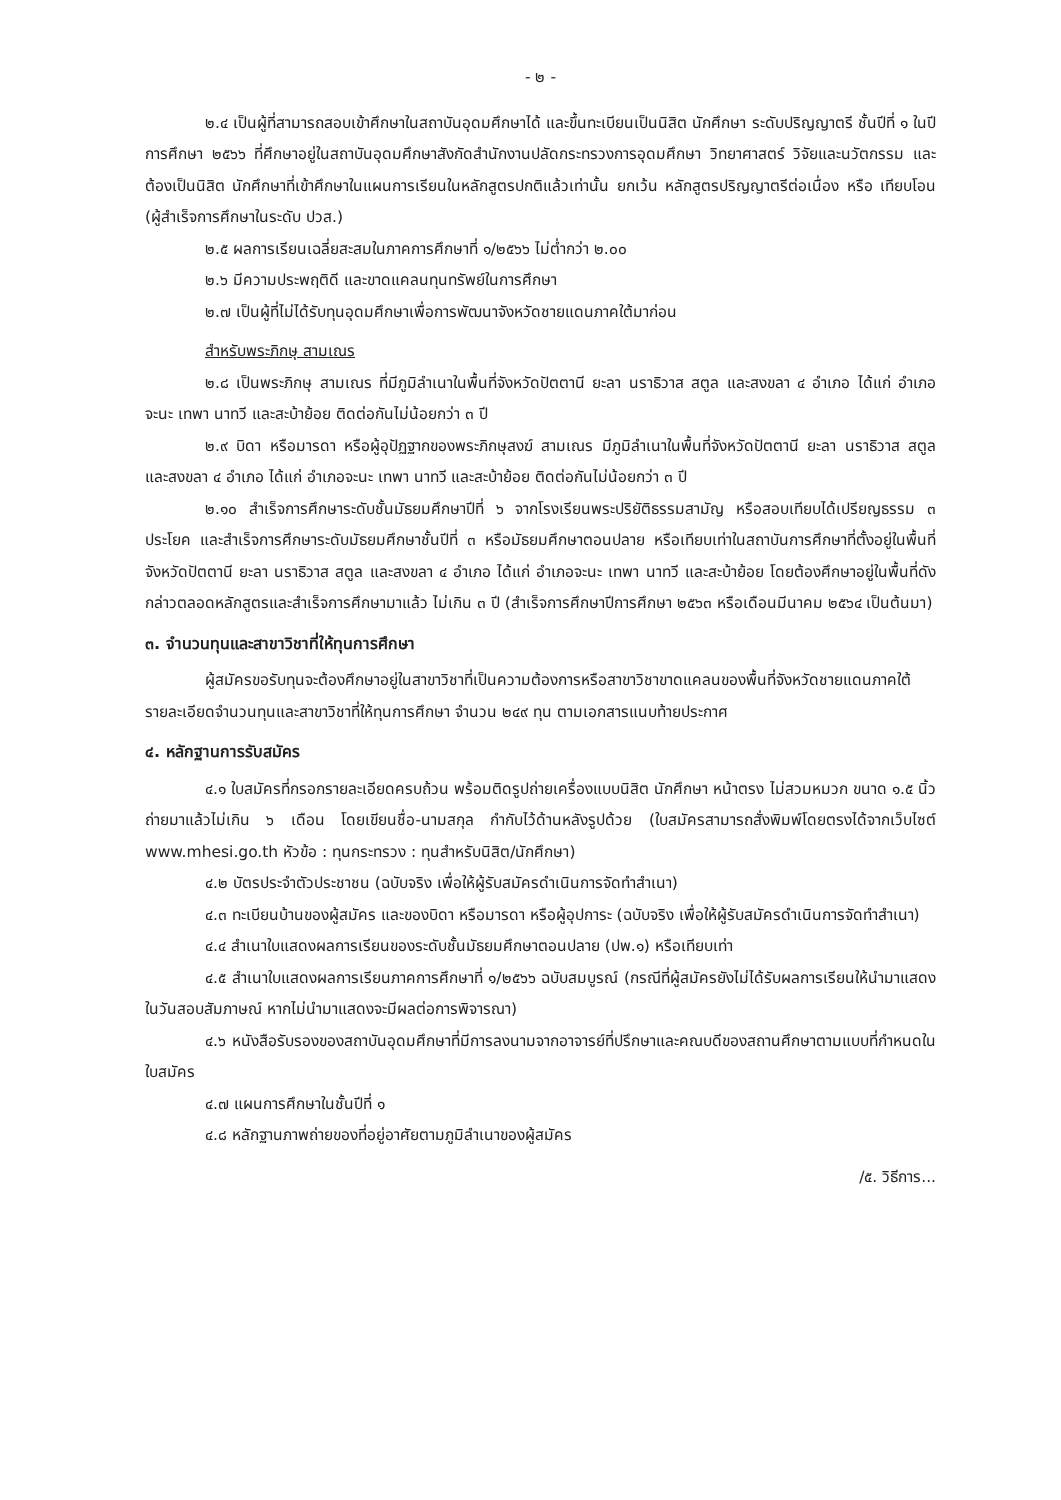- ๒ -
๒.๔ เป็นผู้ที่สามารถสอบเข้าศึกษาในสถาบันอุดมศึกษาได้ และขึ้นทะเบียนเป็นนิสิต นักศึกษา ระดับปริญญาตรี ชั้นปีที่ ๑ ในปีการศึกษา ๒๕๖๖ ที่ศึกษาอยู่ในสถาบันอุดมศึกษาสังกัดสำนักงานปลัดกระทรวงการอุดมศึกษา วิทยาศาสตร์ วิจัยและนวัตกรรม และต้องเป็นนิสิต นักศึกษาที่เข้าศึกษาในแผนการเรียนในหลักสูตรปกติแล้วเท่านั้น ยกเว้น หลักสูตรปริญญาตรีต่อเนื่อง หรือ เทียบโอน (ผู้สำเร็จการศึกษาในระดับ ปวส.)
๒.๕ ผลการเรียนเฉลี่ยสะสมในภาคการศึกษาที่ ๑/๒๕๖๖ ไม่ต่ำกว่า ๒.๐๐
๒.๖ มีความประพฤติดี และขาดแคลนทุนทรัพย์ในการศึกษา
๒.๗ เป็นผู้ที่ไม่ได้รับทุนอุดมศึกษาเพื่อการพัฒนาจังหวัดชายแดนภาคใต้มาก่อน
สำหรับพระภิกษุ สามเณร
๒.๘ เป็นพระภิกษุ สามเณร ที่มีภูมิลำเนาในพื้นที่จังหวัดปัตตานี ยะลา นราธิวาส สตูล และสงขลา ๔ อำเภอ ได้แก่ อำเภอจะนะ เทพา นาทวี และสะบ้าย้อย ติดต่อกันไม่น้อยกว่า ๓ ปี
๒.๙ บิดา หรือมารดา หรือผู้อุปัฏฐากของพระภิกษุสงฆ์ สามเณร มีภูมิลำเนาในพื้นที่จังหวัดปัตตานี ยะลา นราธิวาส สตูล และสงขลา ๔ อำเภอ ได้แก่ อำเภอจะนะ เทพา นาทวี และสะบ้าย้อย ติดต่อกันไม่น้อยกว่า ๓ ปี
๒.๑๐ สำเร็จการศึกษาระดับชั้นมัธยมศึกษาปีที่ ๖ จากโรงเรียนพระปริยัติธรรมสามัญ หรือสอบเทียบได้เปรียญธรรม ๓ ประโยค และสำเร็จการศึกษาระดับมัธยมศึกษาชั้นปีที่ ๓ หรือมัธยมศึกษาตอนปลาย หรือเทียบเท่าในสถาบันการศึกษาที่ตั้งอยู่ในพื้นที่จังหวัดปัตตานี ยะลา นราธิวาส สตูล และสงขลา ๔ อำเภอ ได้แก่ อำเภอจะนะ เทพา นาทวี และสะบ้าย้อย โดยต้องศึกษาอยู่ในพื้นที่ดังกล่าวตลอดหลักสูตรและสำเร็จการศึกษามาแล้ว ไม่เกิน ๓ ปี (สำเร็จการศึกษาปีการศึกษา ๒๕๖๓ หรือเดือนมีนาคม ๒๕๖๔ เป็นต้นมา)
๓. จำนวนทุนและสาขาวิชาที่ให้ทุนการศึกษา
ผู้สมัครขอรับทุนจะต้องศึกษาอยู่ในสาขาวิชาที่เป็นความต้องการหรือสาขาวิชาขาดแคลนของพื้นที่จังหวัดชายแดนภาคใต้ รายละเอียดจำนวนทุนและสาขาวิชาที่ให้ทุนการศึกษา จำนวน ๒๔๙ ทุน ตามเอกสารแนบท้ายประกาศ
๔. หลักฐานการรับสมัคร
๔.๑ ใบสมัครที่กรอกรายละเอียดครบถ้วน พร้อมติดรูปถ่ายเครื่องแบบนิสิต นักศึกษา หน้าตรง ไม่สวมหมวก ขนาด ๑.๕ นิ้ว ถ่ายมาแล้วไม่เกิน ๖ เดือน โดยเขียนชื่อ-นามสกุล กำกับไว้ด้านหลังรูปด้วย (ใบสมัครสามารถสั่งพิมพ์โดยตรงได้จากเว็บไซต์ www.mhesi.go.th หัวข้อ : ทุนกระทรวง : ทุนสำหรับนิสิต/นักศึกษา)
๔.๒ บัตรประจำตัวประชาชน (ฉบับจริง เพื่อให้ผู้รับสมัครดำเนินการจัดทำสำเนา)
๔.๓ ทะเบียนบ้านของผู้สมัคร และของบิดา หรือมารดา หรือผู้อุปการะ (ฉบับจริง เพื่อให้ผู้รับสมัครดำเนินการจัดทำสำเนา)
๔.๔ สำเนาใบแสดงผลการเรียนของระดับชั้นมัธยมศึกษาตอนปลาย (ปพ.๑) หรือเทียบเท่า
๔.๕ สำเนาใบแสดงผลการเรียนภาคการศึกษาที่ ๑/๒๕๖๖ ฉบับสมบูรณ์ (กรณีที่ผู้สมัครยังไม่ได้รับผลการเรียนให้นำมาแสดงในวันสอบสัมภาษณ์ หากไม่นำมาแสดงจะมีผลต่อการพิจารณา)
๔.๖ หนังสือรับรองของสถาบันอุดมศึกษาที่มีการลงนามจากอาจารย์ที่ปรึกษาและคณบดีของสถานศึกษาตามแบบที่กำหนดในใบสมัคร
๔.๗ แผนการศึกษาในชั้นปีที่ ๑
๔.๘ หลักฐานภาพถ่ายของที่อยู่อาศัยตามภูมิลำเนาของผู้สมัคร
/๕. วิธีการ...